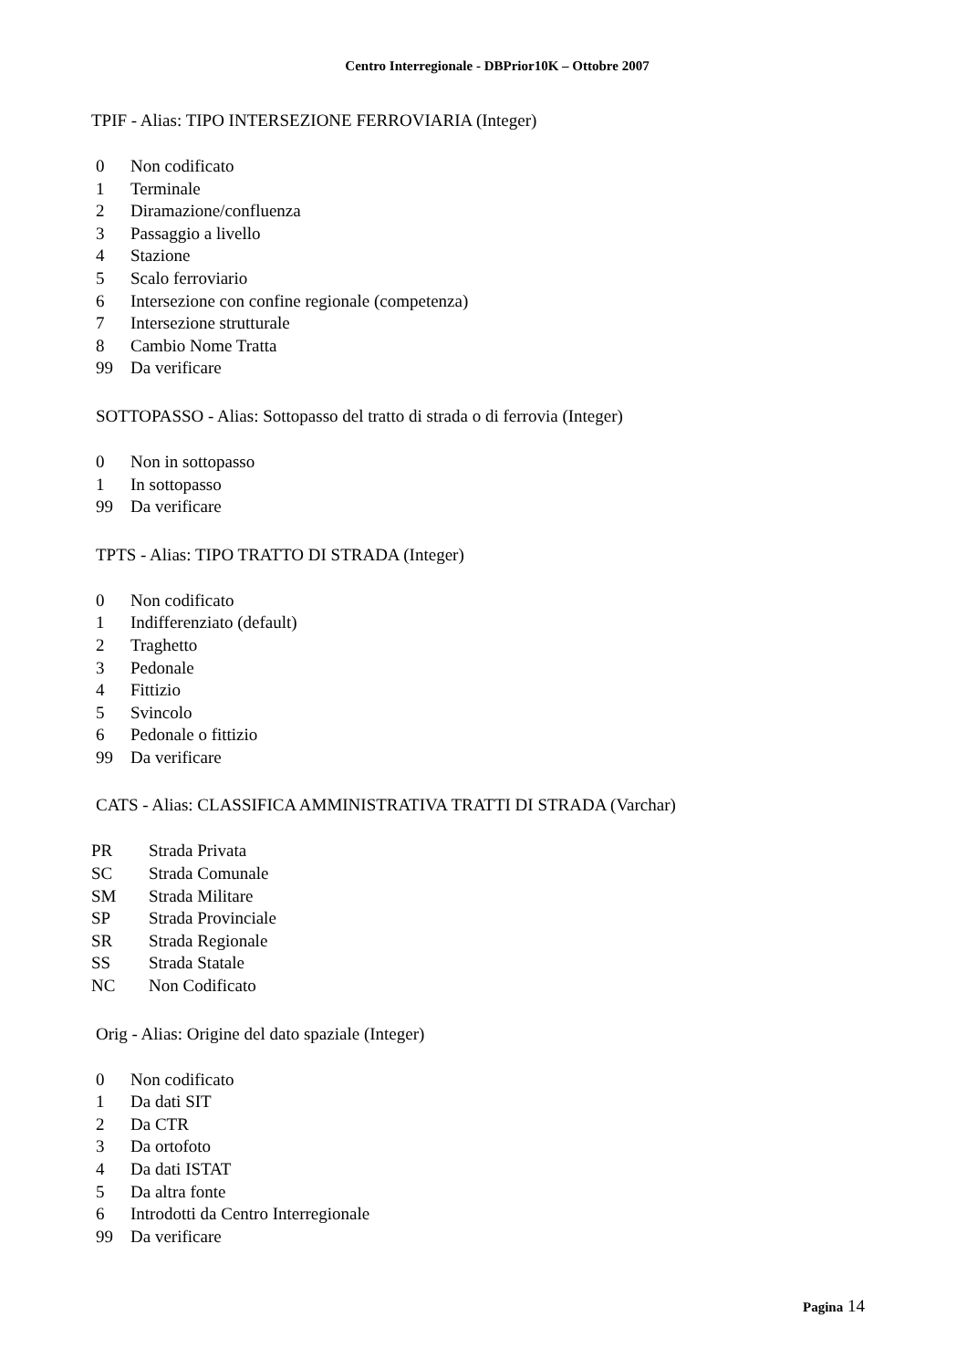Centro Interregionale - DBPrior10K – Ottobre 2007
TPIF - Alias: TIPO INTERSEZIONE FERROVIARIA (Integer)
| 0 | Non codificato |
| 1 | Terminale |
| 2 | Diramazione/confluenza |
| 3 | Passaggio a livello |
| 4 | Stazione |
| 5 | Scalo ferroviario |
| 6 | Intersezione con confine regionale (competenza) |
| 7 | Intersezione strutturale |
| 8 | Cambio Nome Tratta |
| 99 | Da verificare |
SOTTOPASSO - Alias: Sottopasso del tratto di strada o di ferrovia (Integer)
| 0 | Non in sottopasso |
| 1 | In sottopasso |
| 99 | Da verificare |
TPTS - Alias: TIPO TRATTO DI STRADA (Integer)
| 0 | Non codificato |
| 1 | Indifferenziato (default) |
| 2 | Traghetto |
| 3 | Pedonale |
| 4 | Fittizio |
| 5 | Svincolo |
| 6 | Pedonale o fittizio |
| 99 | Da verificare |
CATS - Alias: CLASSIFICA AMMINISTRATIVA TRATTI DI STRADA (Varchar)
| PR | Strada Privata |
| SC | Strada Comunale |
| SM | Strada Militare |
| SP | Strada Provinciale |
| SR | Strada Regionale |
| SS | Strada Statale |
| NC | Non Codificato |
Orig - Alias: Origine del dato spaziale (Integer)
| 0 | Non codificato |
| 1 | Da dati SIT |
| 2 | Da CTR |
| 3 | Da ortofoto |
| 4 | Da dati ISTAT |
| 5 | Da altra fonte |
| 6 | Introdotti da Centro Interregionale |
| 99 | Da verificare |
Pagina 14